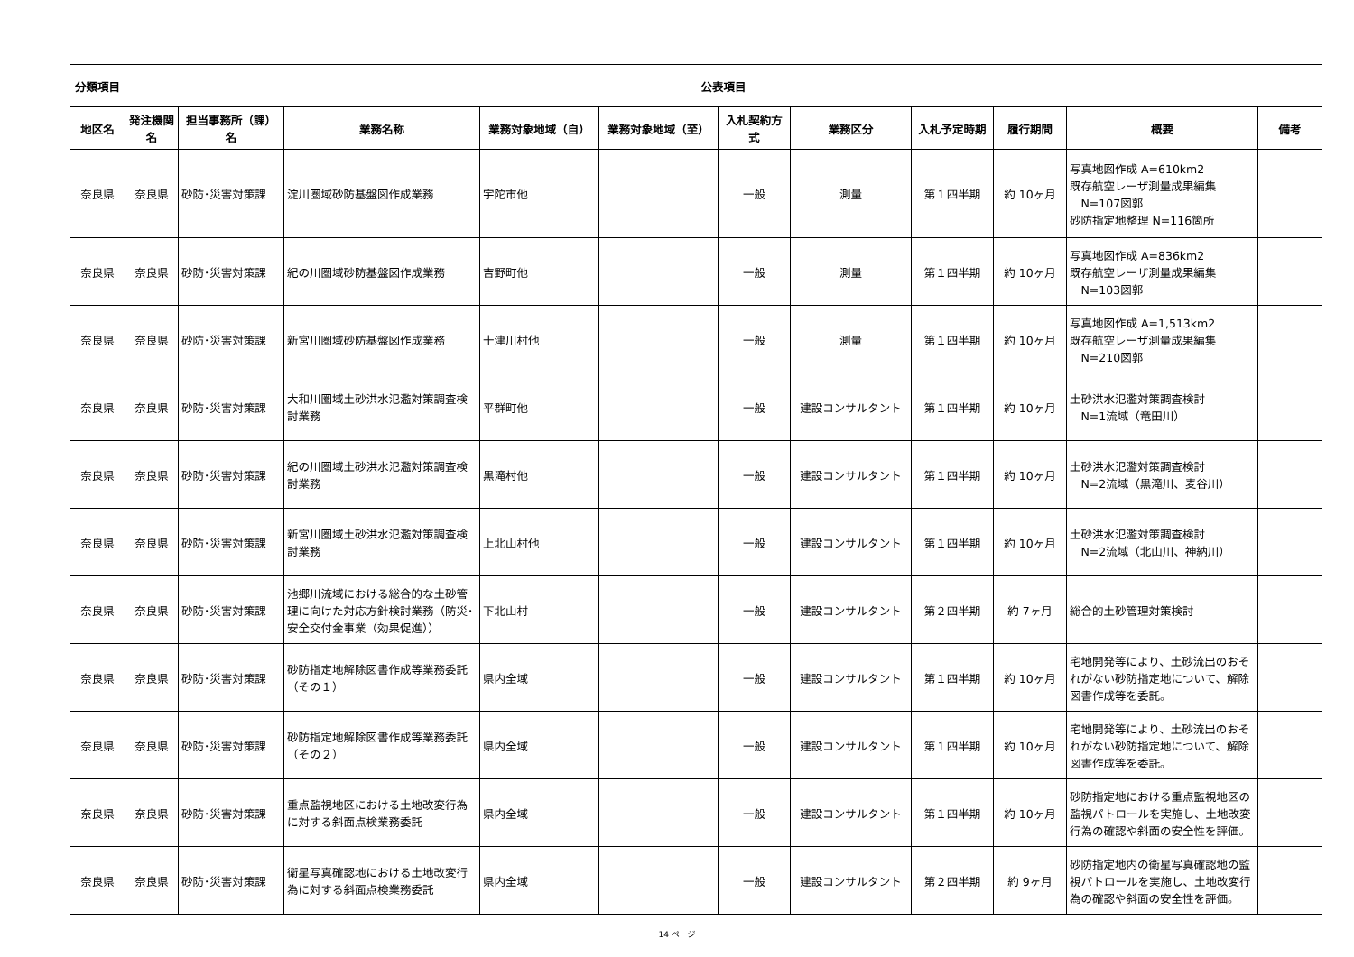| 分類項目 | 公表項目 | | | | | | | | | | |
| --- | --- | --- | --- | --- | --- | --- | --- | --- | --- | --- | --- |
| 地区名 | 発注機関名 | 担当事務所（課）名 | 業務名称 | 業務対象地域（自） | 業務対象地域（至） | 入札契約方式 | 業務区分 | 入札予定時期 | 履行期間 | 概要 | 備考 |
| 奈良県 | 奈良県 | 砂防･災害対策課 | 淀川圏域砂防基盤図作成業務 | 宇陀市他 | | 一般 | 測量 | 第１四半期 | 約 10ヶ月 | 写真地図作成 A=610km2 既存航空レーザ測量成果編集 N=107図郭 砂防指定地整理 N=116箇所 | |
| 奈良県 | 奈良県 | 砂防･災害対策課 | 紀の川圏域砂防基盤図作成業務 | 吉野町他 | | 一般 | 測量 | 第１四半期 | 約 10ヶ月 | 写真地図作成 A=836km2 既存航空レーザ測量成果編集 N=103図郭 | |
| 奈良県 | 奈良県 | 砂防･災害対策課 | 新宮川圏域砂防基盤図作成業務 | 十津川村他 | | 一般 | 測量 | 第１四半期 | 約 10ヶ月 | 写真地図作成 A=1,513km2 既存航空レーザ測量成果編集 N=210図郭 | |
| 奈良県 | 奈良県 | 砂防･災害対策課 | 大和川圏域土砂洪水氾濫対策調査検討業務 | 平群町他 | | 一般 | 建設コンサルタント | 第１四半期 | 約 10ヶ月 | 土砂洪水氾濫対策調査検討 N=1流域（竜田川） | |
| 奈良県 | 奈良県 | 砂防･災害対策課 | 紀の川圏域土砂洪水氾濫対策調査検討業務 | 黒滝村他 | | 一般 | 建設コンサルタント | 第１四半期 | 約 10ヶ月 | 土砂洪水氾濫対策調査検討 N=2流域（黒滝川、麦谷川） | |
| 奈良県 | 奈良県 | 砂防･災害対策課 | 新宮川圏域土砂洪水氾濫対策調査検討業務 | 上北山村他 | | 一般 | 建設コンサルタント | 第１四半期 | 約 10ヶ月 | 土砂洪水氾濫対策調査検討 N=2流域（北山川、神納川） | |
| 奈良県 | 奈良県 | 砂防･災害対策課 | 池郷川流域における総合的な土砂管理に向けた対応方針検討業務（防災･安全交付金事業（効果促進）） | 下北山村 | | 一般 | 建設コンサルタント | 第２四半期 | 約 7ヶ月 | 総合的土砂管理対策検討 | |
| 奈良県 | 奈良県 | 砂防･災害対策課 | 砂防指定地解除図書作成等業務委託（その１） | 県内全域 | | 一般 | 建設コンサルタント | 第１四半期 | 約 10ヶ月 | 宅地開発等により、土砂流出のおそれがない砂防指定地について、解除図書作成等を委託。 | |
| 奈良県 | 奈良県 | 砂防･災害対策課 | 砂防指定地解除図書作成等業務委託（その２） | 県内全域 | | 一般 | 建設コンサルタント | 第１四半期 | 約 10ヶ月 | 宅地開発等により、土砂流出のおそれがない砂防指定地について、解除図書作成等を委託。 | |
| 奈良県 | 奈良県 | 砂防･災害対策課 | 重点監視地区における土地改変行為に対する斜面点検業務委託 | 県内全域 | | 一般 | 建設コンサルタント | 第１四半期 | 約 10ヶ月 | 砂防指定地における重点監視地区の監視パトロールを実施し、土地改変行為の確認や斜面の安全性を評価。 | |
| 奈良県 | 奈良県 | 砂防･災害対策課 | 衛星写真確認地における土地改変行為に対する斜面点検業務委託 | 県内全域 | | 一般 | 建設コンサルタント | 第２四半期 | 約 9ヶ月 | 砂防指定地内の衛星写真確認地の監視パトロールを実施し、土地改変行為の確認や斜面の安全性を評価。 | |
14 ページ